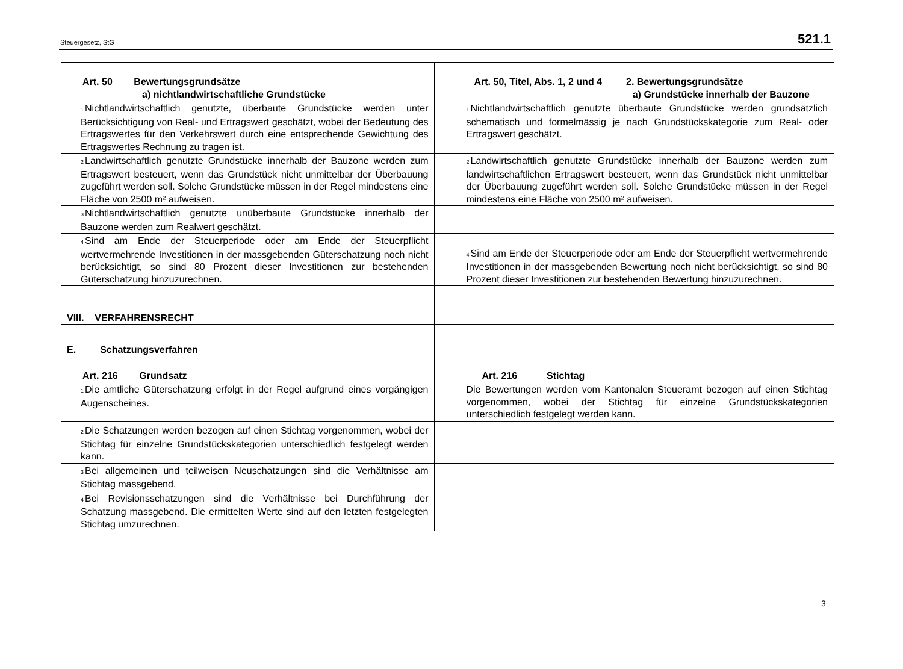Steuergesetz, StG 521.1
| Art. 50 Bewertungsgrundsätze a) nichtlandwirtschaftliche Grundstücke | | Art. 50, Titel, Abs. 1, 2 und 4 2. Bewertungsgrundsätze a) Grundstücke innerhalb der Bauzone |
| <sup>1</sup> Nichtlandwirtschaftlich genutzte, überbaute Grundstücke werden unter Berücksichtigung von Real- und Ertragswert geschätzt, wobei der Bedeutung des Ertragswertes für den Verkehrswert durch eine entsprechende Gewichtung des Ertragswertes Rechnung zu tragen ist. | | <sup>1</sup> Nichtlandwirtschaftlich genutzte überbaute Grundstücke werden grundsätzlich schematisch und formelmässig je nach Grundstückskategorie zum Real- oder Ertragswert geschätzt. |
| <sup>2</sup> Landwirtschaftlich genutzte Grundstücke innerhalb der Bauzone werden zum Ertragswert besteuert, wenn das Grundstück nicht unmittelbar der Überbauung zugeführt werden soll. Solche Grundstücke müssen in der Regel mindestens eine Fläche von 2500 m² aufweisen. | | <sup>2</sup> Landwirtschaftlich genutzte Grundstücke innerhalb der Bauzone werden zum landwirtschaftlichen Ertragswert besteuert, wenn das Grundstück nicht unmittelbar der Überbauung zugeführt werden soll. Solche Grundstücke müssen in der Regel mindestens eine Fläche von 2500 m² aufweisen. |
| <sup>3</sup> Nichtlandwirtschaftlich genutzte unüberbaute Grundstücke innerhalb der Bauzone werden zum Realwert geschätzt. | | |
| <sup>4</sup> Sind am Ende der Steuerperiode oder am Ende der Steuerpflicht wertvermehrende Investitionen in der massgebenden Güterschatzung noch nicht berücksichtigt, so sind 80 Prozent dieser Investitionen zur bestehenden Güterschatzung hinzuzurechnen. | | <sup>4</sup> Sind am Ende der Steuerperiode oder am Ende der Steuerpflicht wertvermehrende Investitionen in der massgebenden Bewertung noch nicht berücksichtigt, so sind 80 Prozent dieser Investitionen zur bestehenden Bewertung hinzuzurechnen. |
| VIII. VERFAHRENSRECHT | | |
| E. Schatzungsverfahren | | |
| Art. 216 Grundsatz | | Art. 216 Stichtag |
| <sup>1</sup> Die amtliche Güterschatzung erfolgt in der Regel aufgrund eines vorgängigen Augenscheines. | | Die Bewertungen werden vom Kantonalen Steueramt bezogen auf einen Stichtag vorgenommen, wobei der Stichtag für einzelne Grundstückskategorien unterschiedlich festgelegt werden kann. |
| <sup>2</sup> Die Schatzungen werden bezogen auf einen Stichtag vorgenommen, wobei der Stichtag für einzelne Grundstückskategorien unterschiedlich festgelegt werden kann. | | |
| <sup>3</sup> Bei allgemeinen und teilweisen Neuschatzungen sind die Verhältnisse am Stichtag massgebend. | | |
| <sup>4</sup> Bei Revisionsschatzungen sind die Verhältnisse bei Durchführung der Schatzung massgebend. Die ermittelten Werte sind auf den letzten festgelegten Stichtag umzurechnen. | | |
3